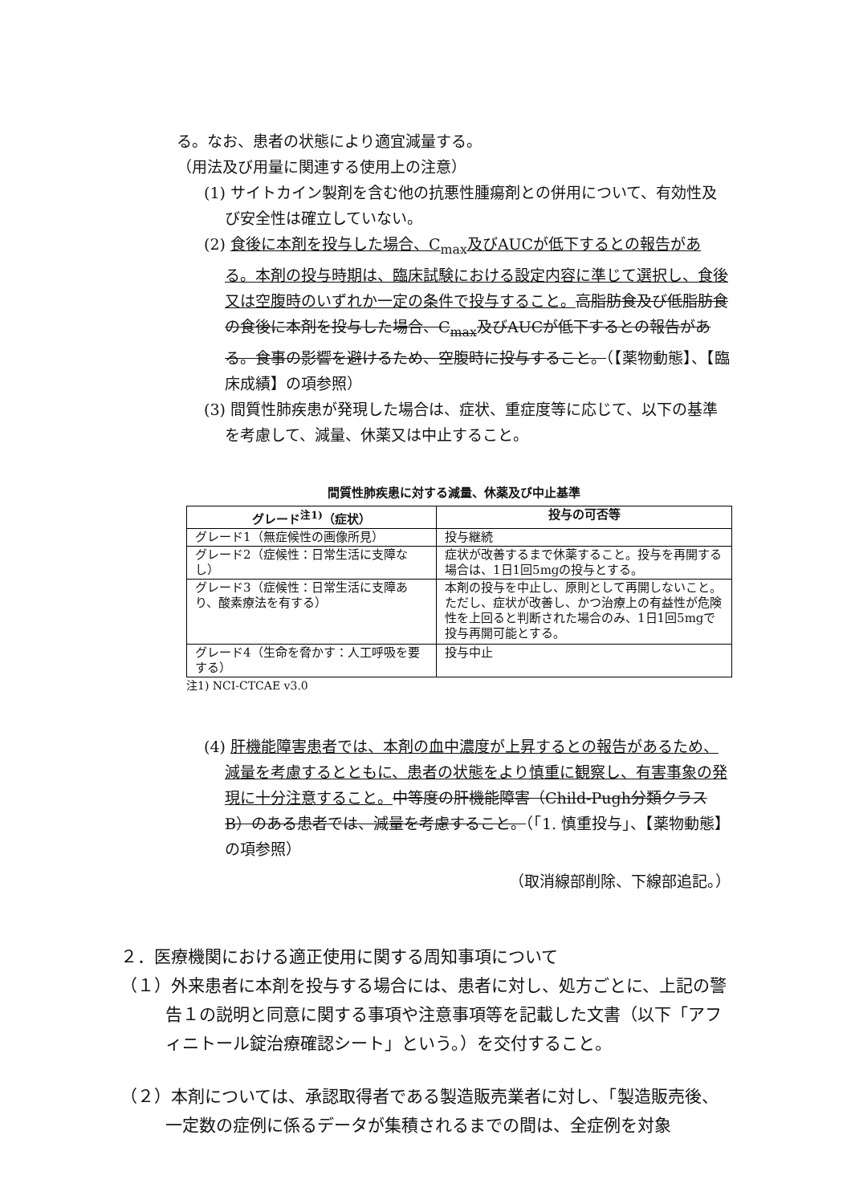る。なお、患者の状態により適宜減量する。
（用法及び用量に関連する使用上の注意）
(1) サイトカイン製剤を含む他の抗悪性腫瘍剤との併用について、有効性及び安全性は確立していない。
(2) 食後に本剤を投与した場合、C<sub>max</sub>及びAUCが低下するとの報告がある。本剤の投与時期は、臨床試験における設定内容に準じて選択し、食後又は空腹時のいずれか一定の条件で投与すること。高脂肪食及び低脂肪食の食後に本剤を投与した場合、C<sub>max</sub>及びAUCが低下するとの報告がある。食事の影響を避けるため、空腹時に投与すること。（【薬物動態】、【臨床成績】の項参照）
(3) 間質性肺疾患が発現した場合は、症状、重症度等に応じて、以下の基準を考慮して、減量、休薬又は中止すること。
間質性肺疾患に対する減量、休薬及び中止基準
| グレード<sup>注1)</sup>（症状） | 投与の可否等 |
| --- | --- |
| グレード1（無症候性の画像所見） | 投与継続 |
| グレード2（症候性：日常生活に支障なし） | 症状が改善するまで休薬すること。投与を再開する場合は、1日1回5mgの投与とする。 |
| グレード3（症候性：日常生活に支障あり、酸素療法を有する） | 本剤の投与を中止し、原則として再開しないこと。ただし、症状が改善し、かつ治療上の有益性が危険性を上回ると判断された場合のみ、1日1回5mgで投与再開可能とする。 |
| グレード4（生命を脅かす：人工呼吸を要する） | 投与中止 |
注1) NCI-CTCAE v3.0
(4) 肝機能障害患者では、本剤の血中濃度が上昇するとの報告があるため、減量を考慮するとともに、患者の状態をより慎重に観察し、有害事象の発現に十分注意すること。中等度の肝機能障害（Child-Pugh分類クラスB）のある患者では、減量を考慮すること。（「1. 慎重投与」、【薬物動態】の項参照）
（取消線部削除、下線部追記。）
２．医療機関における適正使用に関する周知事項について
（１）外来患者に本剤を投与する場合には、患者に対し、処方ごとに、上記の警告１の説明と同意に関する事項や注意事項等を記載した文書（以下「アフィニトール錠治療確認シート」という。）を交付すること。
（２）本剤については、承認取得者である製造販売業者に対し、「製造販売後、一定数の症例に係るデータが集積されるまでの間は、全症例を対象